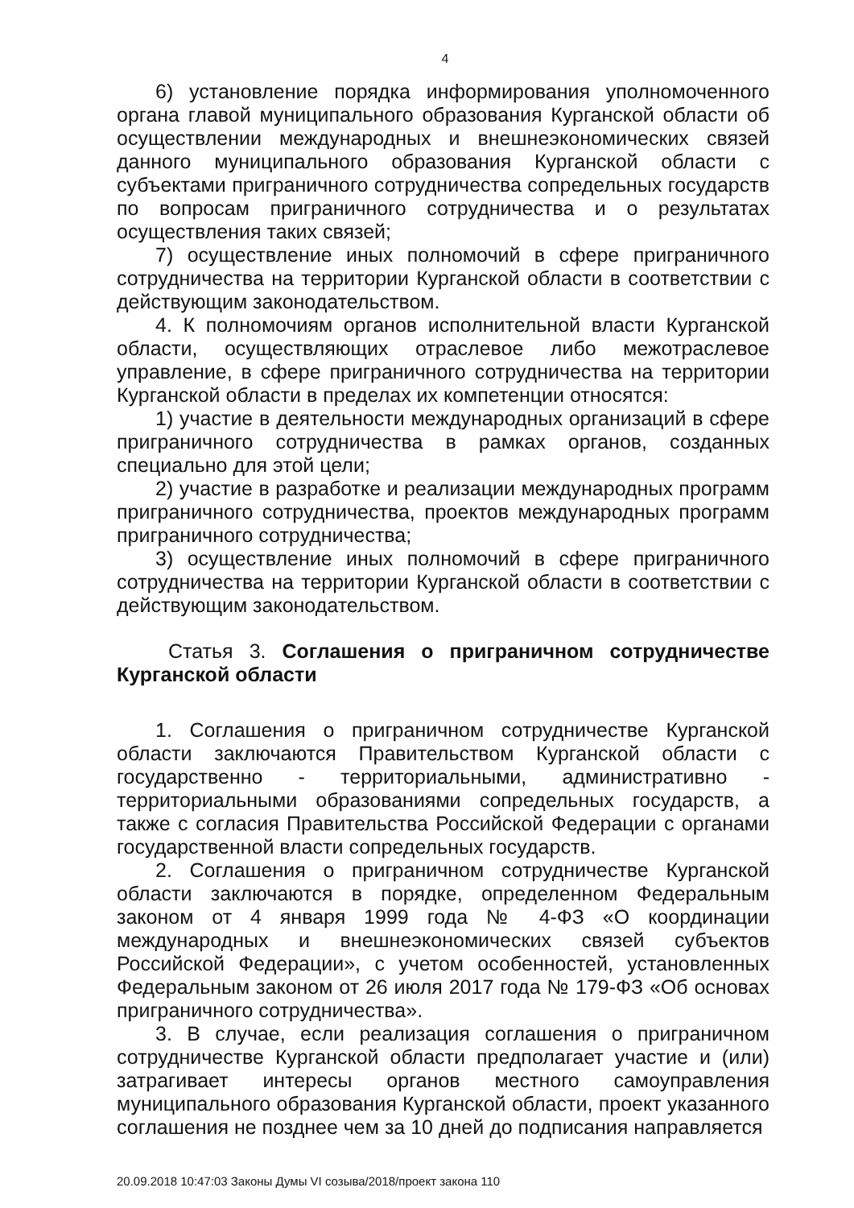4
6) установление порядка информирования уполномоченного органа главой муниципального образования Курганской области об осуществлении международных и внешнеэкономических связей данного муниципального образования Курганской области с субъектами приграничного сотрудничества сопредельных государств по вопросам приграничного сотрудничества и о результатах осуществления таких связей;
7) осуществление иных полномочий в сфере приграничного сотрудничества на территории Курганской области в соответствии с действующим законодательством.
4. К полномочиям органов исполнительной власти Курганской области, осуществляющих отраслевое либо межотраслевое управление, в сфере приграничного сотрудничества на территории Курганской области в пределах их компетенции относятся:
1) участие в деятельности международных организаций в сфере приграничного сотрудничества в рамках органов, созданных специально для этой цели;
2) участие в разработке и реализации международных программ приграничного сотрудничества, проектов международных программ приграничного сотрудничества;
3) осуществление иных полномочий в сфере приграничного сотрудничества на территории Курганской области в соответствии с действующим законодательством.
Статья 3. Соглашения о приграничном сотрудничестве Курганской области
1. Соглашения о приграничном сотрудничестве Курганской области заключаются Правительством Курганской области с государственно - территориальными, административно - территориальными образованиями сопредельных государств, а также с согласия Правительства Российской Федерации с органами государственной власти сопредельных государств.
2. Соглашения о приграничном сотрудничестве Курганской области заключаются в порядке, определенном Федеральным законом от 4 января 1999 года № 4-ФЗ «О координации международных и внешнеэкономических связей субъектов Российской Федерации», с учетом особенностей, установленных Федеральным законом от 26 июля 2017 года № 179-ФЗ «Об основах приграничного сотрудничества».
3. В случае, если реализация соглашения о приграничном сотрудничестве Курганской области предполагает участие и (или) затрагивает интересы органов местного самоуправления муниципального образования Курганской области, проект указанного соглашения не позднее чем за 10 дней до подписания направляется
20.09.2018 10:47:03 Законы Думы VI созыва/2018/проект закона 110